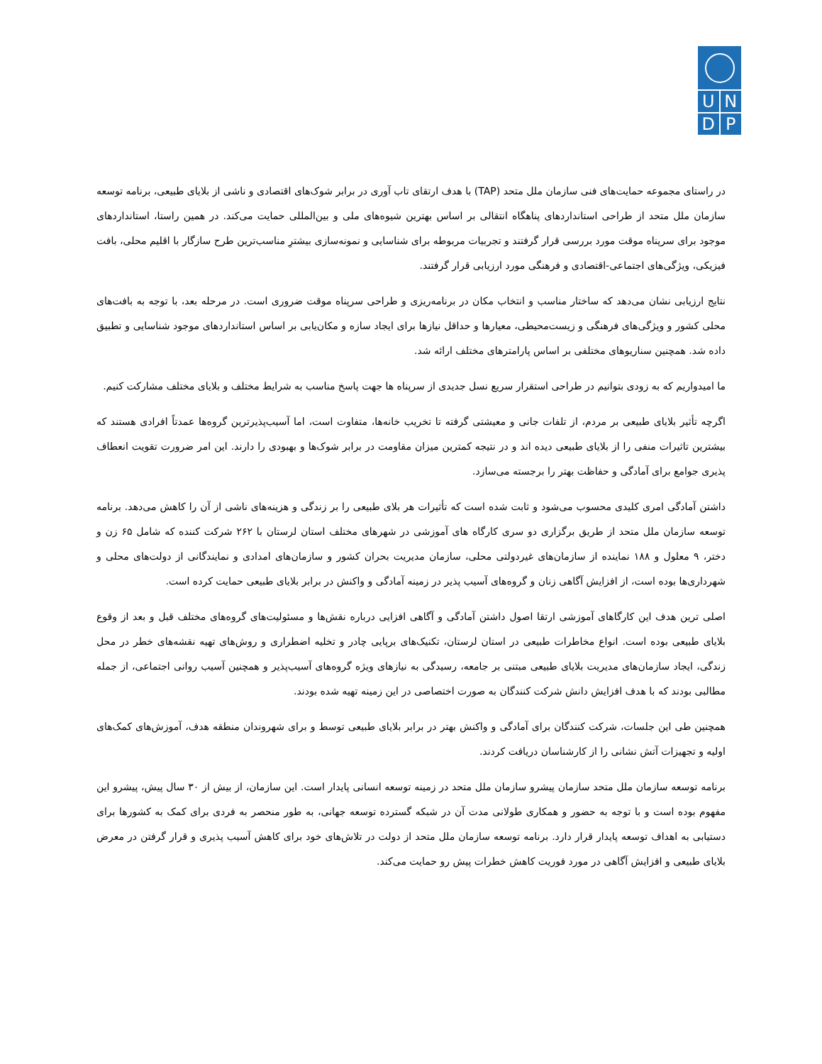U N
D P
در راستای مجموعه حمایت‌های فنی سازمان ملل متحد (TAP) با هدف ارتقای تاب آوری در برابر شوک‌های اقتصادی و ناشی از بلایای طبیعی، برنامه توسعه سازمان ملل متحد از طراحی استانداردهای پناهگاه انتقالی بر اساس بهترین شیوه‌های ملی و بین‌المللی حمایت می‌کند. در همین راستا، استانداردهای موجود برای سرپناه موقت مورد بررسی قرار گرفتند و تجربیات مربوطه برای شناسایی و نمونه‌سازی بیشترِ مناسب‌ترین طرح سازگار با اقلیم محلی، بافت فیزیکی، ویژگی‌های اجتماعی-اقتصادی و فرهنگی مورد ارزیابی قرار گرفتند.
نتایج ارزیابی نشان می‌دهد که ساختار مناسب و انتخاب مکان در برنامه‌ریزی و طراحی سرپناه موقت ضروری است. در مرحله بعد، با توجه به بافت‌های محلی کشور و ویژگی‌های فرهنگی و زیست‌محیطی، معیارها و حداقل نیازها برای ایجاد سازه و مکان‌یابی بر اساس استانداردهای موجود شناسایی و تطبیق داده شد. همچنین سناریوهای مختلفی بر اساس پارامترهای مختلف ارائه شد.
ما امیدواریم که به زودی بتوانیم در طراحی استقرار سریع نسل جدیدی از سرپناه ها جهت پاسخ مناسب به شرایط مختلف و بلایای مختلف مشارکت کنیم.
اگرچه تأثیر بلایای طبیعی بر مردم، از تلفات جانی و معیشتی گرفته تا تخریب خانه‌ها، متفاوت است، اما آسیب‌پذیرترین گروه‌ها عمدتاً افرادی هستند که بیشترین تاثیرات منفی را از بلایای طبیعی دیده اند و در نتیجه کمترین میزان مقاومت در برابر شوک‌ها و بهبودی را دارند. این امر ضرورت تقویت انعطاف پذیری جوامع برای آمادگی و حفاظت بهتر را برجسته می‌سازد.
داشتن آمادگی امری کلیدی محسوب می‌شود و ثابت شده است که تأثیرات هر بلای طبیعی را بر زندگی و هزینه‌های ناشی از آن را کاهش می‌دهد. برنامه توسعه سازمان ملل متحد از طریق برگزاری دو سری کارگاه های آموزشی در شهرهای مختلف استان لرستان با ۲۶۲ شرکت کننده که شامل ۶۵ زن و دختر، ۹ معلول و ۱۸۸ نماینده از سازمان‌های غیردولتی محلی، سازمان مدیریت بحران کشور و سازمان‌های امدادی و نمایندگانی از دولت‌های محلی و شهرداری‌ها بوده است، از افزایش آگاهی زنان و گروه‌های آسیب پذیر در زمینه آمادگی و واکنش در برابر بلایای طبیعی حمایت کرده است.
اصلی ترین هدف این کارگاهای آموزشی ارتقا اصول داشتن آمادگی و آگاهی افزایی درباره نقش‌ها و مسئولیت‌های گروه‌های مختلف قبل و بعد از وقوع بلایای طبیعی بوده است. انواع مخاطرات طبیعی در استان لرستان، تکنیک‌های برپایی چادر و تخلیه اضطراری و روش‌های تهیه نقشه‌های خطر در محل زندگی، ایجاد سازمان‌های مدیریت بلایای طبیعی مبتنی بر جامعه، رسیدگی به نیازهای ویژه گروه‌های آسیب‌پذیر و همچنین آسیب روانی اجتماعی، از جمله مطالبی بودند که با هدف افزایش دانش شرکت کنندگان به صورت اختصاصی در این زمینه تهیه شده بودند.
همچنین طی این جلسات، شرکت کنندگان برای آمادگی و واکنش بهتر در برابر بلایای طبیعی توسط و برای شهروندان منطقه هدف، آموزش‌های کمک‌های اولیه و تجهیزات آتش نشانی را از کارشناسان دریافت کردند.
برنامه توسعه سازمان ملل متحد سازمان پیشرو سازمان ملل متحد در زمینه توسعه انسانی پایدار است. این سازمان، از بیش از ۳۰ سال پیش، پیشرو این مفهوم بوده است و با توجه به حضور و همکاری طولانی مدت آن در شبکه گسترده توسعه جهانی، به طور منحصر به فردی برای کمک به کشورها برای دستیابی به اهداف توسعه پایدار قرار دارد. برنامه توسعه سازمان ملل متحد از دولت در تلاش‌های خود برای کاهش آسیب پذیری و قرار گرفتن در معرض بلایای طبیعی و افزایش آگاهی در مورد فوریت کاهش خطرات پیش رو حمایت می‌کند.